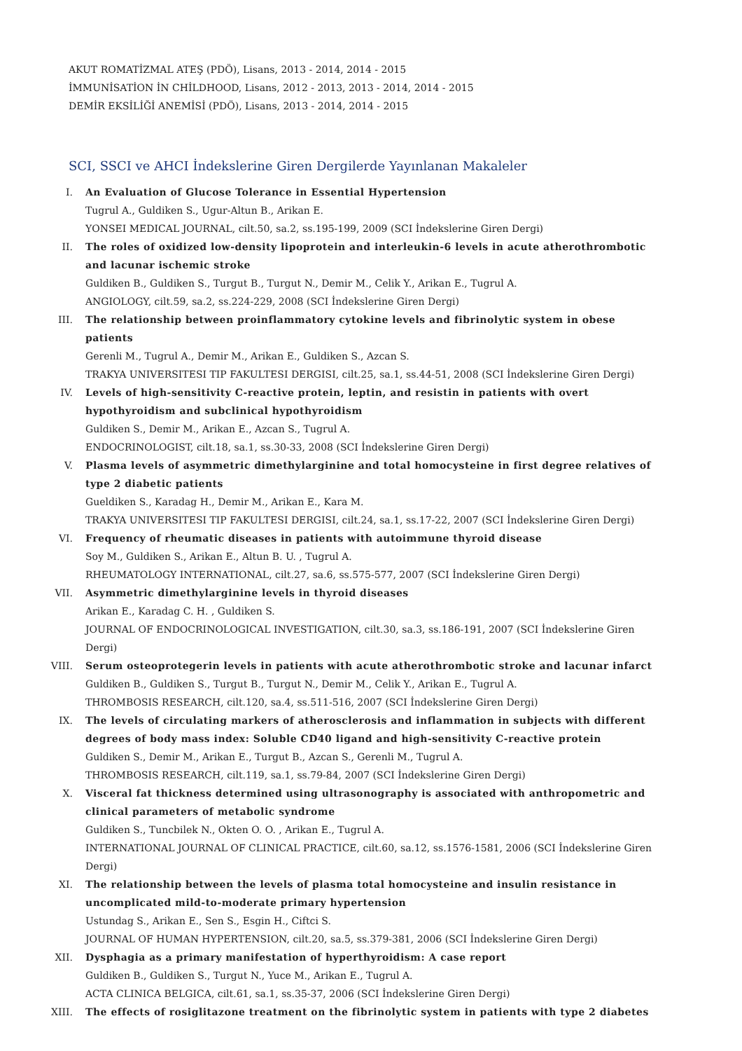AKUT ROMATİZMAL ATEŞ (PDÖ), Lisans, 2013 - 2014, 2014 - 2015
İMMUNİSATİON İN CHİLDHOOD, Lisans, 2012 - 2013, 2013 - 2014, 2014 - 2015
DEMİR EKSİLİĞİ ANEMİSİ (PDÖ), Lisans, 2013 - 2014, 2014 - 2015
SCI, SSCI ve AHCI İndekslerine Giren Dergilerde Yayınlanan Makaleler
I. An Evaluation of Glucose Tolerance in Essential Hypertension
Tugrul A., Guldiken S., Ugur-Altun B., Arikan E.
YONSEI MEDICAL JOURNAL, cilt.50, sa.2, ss.195-199, 2009 (SCI İndekslerine Giren Dergi)
II. The roles of oxidized low-density lipoprotein and interleukin-6 levels in acute atherothrombotic and lacunar ischemic stroke
Guldiken B., Guldiken S., Turgut B., Turgut N., Demir M., Celik Y., Arikan E., Tugrul A.
ANGIOLOGY, cilt.59, sa.2, ss.224-229, 2008 (SCI İndekslerine Giren Dergi)
III. The relationship between proinflammatory cytokine levels and fibrinolytic system in obese patients
Gerenli M., Tugrul A., Demir M., Arikan E., Guldiken S., Azcan S.
TRAKYA UNIVERSITESI TIP FAKULTESI DERGISI, cilt.25, sa.1, ss.44-51, 2008 (SCI İndekslerine Giren Dergi)
IV. Levels of high-sensitivity C-reactive protein, leptin, and resistin in patients with overt hypothyroidism and subclinical hypothyroidism
Guldiken S., Demir M., Arikan E., Azcan S., Tugrul A.
ENDOCRINOLOGIST, cilt.18, sa.1, ss.30-33, 2008 (SCI İndekslerine Giren Dergi)
V. Plasma levels of asymmetric dimethylarginine and total homocysteine in first degree relatives of type 2 diabetic patients
Gueldiken S., Karadag H., Demir M., Arikan E., Kara M.
TRAKYA UNIVERSITESI TIP FAKULTESI DERGISI, cilt.24, sa.1, ss.17-22, 2007 (SCI İndekslerine Giren Dergi)
VI. Frequency of rheumatic diseases in patients with autoimmune thyroid disease
Soy M., Guldiken S., Arikan E., Altun B. U. , Tugrul A.
RHEUMATOLOGY INTERNATIONAL, cilt.27, sa.6, ss.575-577, 2007 (SCI İndekslerine Giren Dergi)
VII. Asymmetric dimethylarginine levels in thyroid diseases
Arikan E., Karadag C. H. , Guldiken S.
JOURNAL OF ENDOCRINOLOGICAL INVESTIGATION, cilt.30, sa.3, ss.186-191, 2007 (SCI İndekslerine Giren Dergi)
VIII. Serum osteoprotegerin levels in patients with acute atherothrombotic stroke and lacunar infarct
Guldiken B., Guldiken S., Turgut B., Turgut N., Demir M., Celik Y., Arikan E., Tugrul A.
THROMBOSIS RESEARCH, cilt.120, sa.4, ss.511-516, 2007 (SCI İndekslerine Giren Dergi)
IX. The levels of circulating markers of atherosclerosis and inflammation in subjects with different degrees of body mass index: Soluble CD40 ligand and high-sensitivity C-reactive protein
Guldiken S., Demir M., Arikan E., Turgut B., Azcan S., Gerenli M., Tugrul A.
THROMBOSIS RESEARCH, cilt.119, sa.1, ss.79-84, 2007 (SCI İndekslerine Giren Dergi)
X. Visceral fat thickness determined using ultrasonography is associated with anthropometric and clinical parameters of metabolic syndrome
Guldiken S., Tuncbilek N., Okten O. O. , Arikan E., Tugrul A.
INTERNATIONAL JOURNAL OF CLINICAL PRACTICE, cilt.60, sa.12, ss.1576-1581, 2006 (SCI İndekslerine Giren Dergi)
XI. The relationship between the levels of plasma total homocysteine and insulin resistance in uncomplicated mild-to-moderate primary hypertension
Ustundag S., Arikan E., Sen S., Esgin H., Ciftci S.
JOURNAL OF HUMAN HYPERTENSION, cilt.20, sa.5, ss.379-381, 2006 (SCI İndekslerine Giren Dergi)
XII. Dysphagia as a primary manifestation of hyperthyroidism: A case report
Guldiken B., Guldiken S., Turgut N., Yuce M., Arikan E., Tugrul A.
ACTA CLINICA BELGICA, cilt.61, sa.1, ss.35-37, 2006 (SCI İndekslerine Giren Dergi)
XIII. The effects of rosiglitazone treatment on the fibrinolytic system in patients with type 2 diabetes